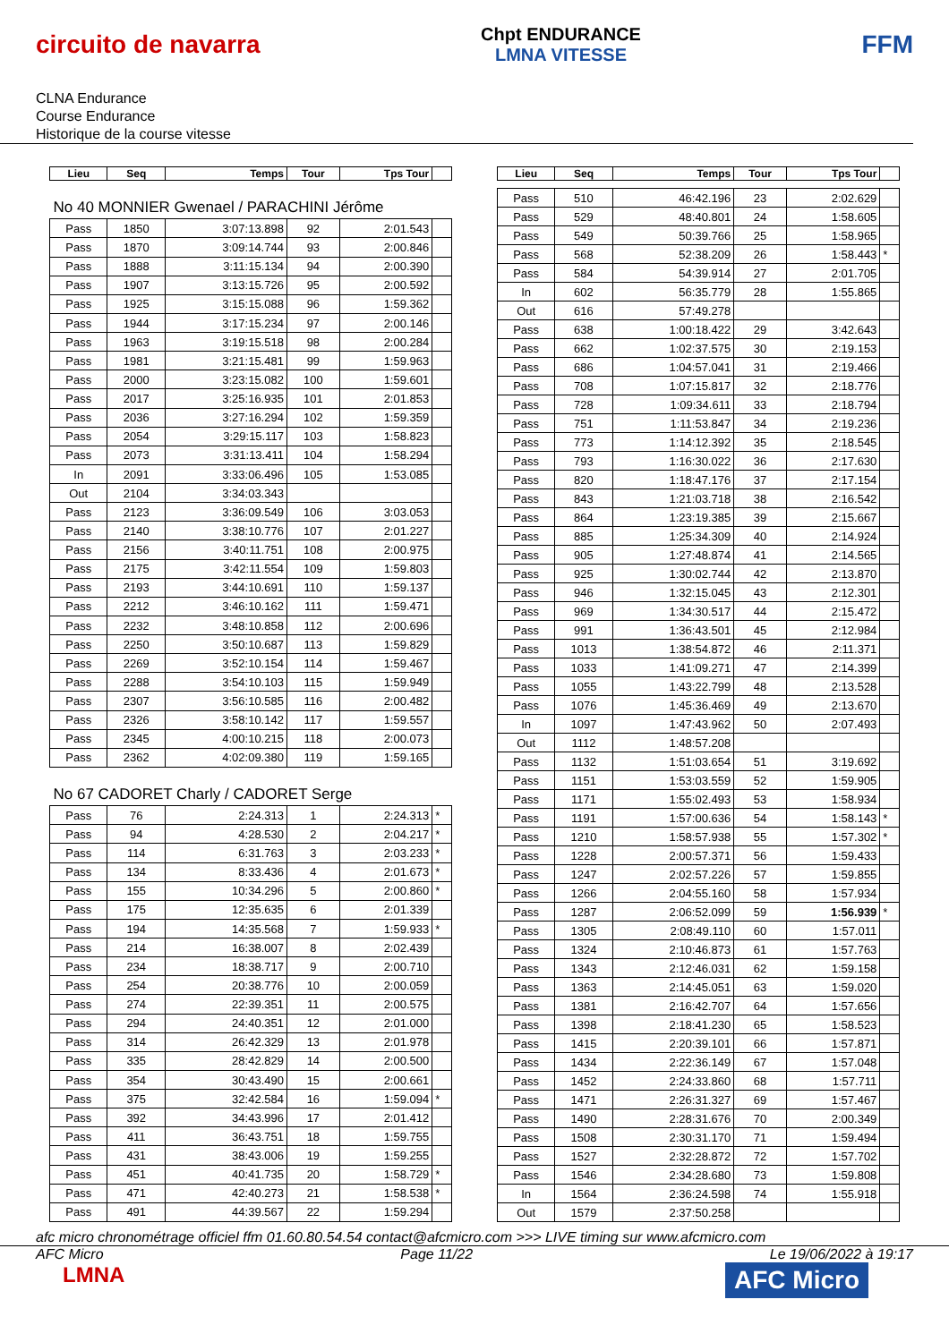circuito de navarra
Chpt ENDURANCE
LMNA VITESSE
FFM
CLNA Endurance
Course Endurance
Historique de la course vitesse
| Lieu | Seq | Temps | Tour | Tps Tour | |
| --- | --- | --- | --- | --- | --- |
| No 40 MONNIER Gwenael / PARACHINI Jérôme | | | | | |
| Pass | 1850 | 3:07:13.898 | 92 | 2:01.543 | |
| Pass | 1870 | 3:09:14.744 | 93 | 2:00.846 | |
| Pass | 1888 | 3:11:15.134 | 94 | 2:00.390 | |
| Pass | 1907 | 3:13:15.726 | 95 | 2:00.592 | |
| Pass | 1925 | 3:15:15.088 | 96 | 1:59.362 | |
| Pass | 1944 | 3:17:15.234 | 97 | 2:00.146 | |
| Pass | 1963 | 3:19:15.518 | 98 | 2:00.284 | |
| Pass | 1981 | 3:21:15.481 | 99 | 1:59.963 | |
| Pass | 2000 | 3:23:15.082 | 100 | 1:59.601 | |
| Pass | 2017 | 3:25:16.935 | 101 | 2:01.853 | |
| Pass | 2036 | 3:27:16.294 | 102 | 1:59.359 | |
| Pass | 2054 | 3:29:15.117 | 103 | 1:58.823 | |
| Pass | 2073 | 3:31:13.411 | 104 | 1:58.294 | |
| In | 2091 | 3:33:06.496 | 105 | 1:53.085 | |
| Out | 2104 | 3:34:03.343 | | | |
| Pass | 2123 | 3:36:09.549 | 106 | 3:03.053 | |
| Pass | 2140 | 3:38:10.776 | 107 | 2:01.227 | |
| Pass | 2156 | 3:40:11.751 | 108 | 2:00.975 | |
| Pass | 2175 | 3:42:11.554 | 109 | 1:59.803 | |
| Pass | 2193 | 3:44:10.691 | 110 | 1:59.137 | |
| Pass | 2212 | 3:46:10.162 | 111 | 1:59.471 | |
| Pass | 2232 | 3:48:10.858 | 112 | 2:00.696 | |
| Pass | 2250 | 3:50:10.687 | 113 | 1:59.829 | |
| Pass | 2269 | 3:52:10.154 | 114 | 1:59.467 | |
| Pass | 2288 | 3:54:10.103 | 115 | 1:59.949 | |
| Pass | 2307 | 3:56:10.585 | 116 | 2:00.482 | |
| Pass | 2326 | 3:58:10.142 | 117 | 1:59.557 | |
| Pass | 2345 | 4:00:10.215 | 118 | 2:00.073 | |
| Pass | 2362 | 4:02:09.380 | 119 | 1:59.165 | |
| No 67 CADORET Charly / CADORET Serge | | | | | |
| Pass | 76 | 2:24.313 | 1 | 2:24.313 | * |
| Pass | 94 | 4:28.530 | 2 | 2:04.217 | * |
| Pass | 114 | 6:31.763 | 3 | 2:03.233 | * |
| Pass | 134 | 8:33.436 | 4 | 2:01.673 | * |
| Pass | 155 | 10:34.296 | 5 | 2:00.860 | * |
| Pass | 175 | 12:35.635 | 6 | 2:01.339 | |
| Pass | 194 | 14:35.568 | 7 | 1:59.933 | * |
| Pass | 214 | 16:38.007 | 8 | 2:02.439 | |
| Pass | 234 | 18:38.717 | 9 | 2:00.710 | |
| Pass | 254 | 20:38.776 | 10 | 2:00.059 | |
| Pass | 274 | 22:39.351 | 11 | 2:00.575 | |
| Pass | 294 | 24:40.351 | 12 | 2:01.000 | |
| Pass | 314 | 26:42.329 | 13 | 2:01.978 | |
| Pass | 335 | 28:42.829 | 14 | 2:00.500 | |
| Pass | 354 | 30:43.490 | 15 | 2:00.661 | |
| Pass | 375 | 32:42.584 | 16 | 1:59.094 | * |
| Pass | 392 | 34:43.996 | 17 | 2:01.412 | |
| Pass | 411 | 36:43.751 | 18 | 1:59.755 | |
| Pass | 431 | 38:43.006 | 19 | 1:59.255 | |
| Pass | 451 | 40:41.735 | 20 | 1:58.729 | * |
| Pass | 471 | 42:40.273 | 21 | 1:58.538 | * |
| Pass | 491 | 44:39.567 | 22 | 1:59.294 | |
| Lieu | Seq | Temps | Tour | Tps Tour | |
| --- | --- | --- | --- | --- | --- |
| Pass | 510 | 46:42.196 | 23 | 2:02.629 | |
| Pass | 529 | 48:40.801 | 24 | 1:58.605 | |
| Pass | 549 | 50:39.766 | 25 | 1:58.965 | |
| Pass | 568 | 52:38.209 | 26 | 1:58.443 | * |
| Pass | 584 | 54:39.914 | 27 | 2:01.705 | |
| In | 602 | 56:35.779 | 28 | 1:55.865 | |
| Out | 616 | 57:49.278 | | | |
| Pass | 638 | 1:00:18.422 | 29 | 3:42.643 | |
| Pass | 662 | 1:02:37.575 | 30 | 2:19.153 | |
| Pass | 686 | 1:04:57.041 | 31 | 2:19.466 | |
| Pass | 708 | 1:07:15.817 | 32 | 2:18.776 | |
| Pass | 728 | 1:09:34.611 | 33 | 2:18.794 | |
| Pass | 751 | 1:11:53.847 | 34 | 2:19.236 | |
| Pass | 773 | 1:14:12.392 | 35 | 2:18.545 | |
| Pass | 793 | 1:16:30.022 | 36 | 2:17.630 | |
| Pass | 820 | 1:18:47.176 | 37 | 2:17.154 | |
| Pass | 843 | 1:21:03.718 | 38 | 2:16.542 | |
| Pass | 864 | 1:23:19.385 | 39 | 2:15.667 | |
| Pass | 885 | 1:25:34.309 | 40 | 2:14.924 | |
| Pass | 905 | 1:27:48.874 | 41 | 2:14.565 | |
| Pass | 925 | 1:30:02.744 | 42 | 2:13.870 | |
| Pass | 946 | 1:32:15.045 | 43 | 2:12.301 | |
| Pass | 969 | 1:34:30.517 | 44 | 2:15.472 | |
| Pass | 991 | 1:36:43.501 | 45 | 2:12.984 | |
| Pass | 1013 | 1:38:54.872 | 46 | 2:11.371 | |
| Pass | 1033 | 1:41:09.271 | 47 | 2:14.399 | |
| Pass | 1055 | 1:43:22.799 | 48 | 2:13.528 | |
| Pass | 1076 | 1:45:36.469 | 49 | 2:13.670 | |
| In | 1097 | 1:47:43.962 | 50 | 2:07.493 | |
| Out | 1112 | 1:48:57.208 | | | |
| Pass | 1132 | 1:51:03.654 | 51 | 3:19.692 | |
| Pass | 1151 | 1:53:03.559 | 52 | 1:59.905 | |
| Pass | 1171 | 1:55:02.493 | 53 | 1:58.934 | |
| Pass | 1191 | 1:57:00.636 | 54 | 1:58.143 | * |
| Pass | 1210 | 1:58:57.938 | 55 | 1:57.302 | * |
| Pass | 1228 | 2:00:57.371 | 56 | 1:59.433 | |
| Pass | 1247 | 2:02:57.226 | 57 | 1:59.855 | |
| Pass | 1266 | 2:04:55.160 | 58 | 1:57.934 | |
| Pass | 1287 | 2:06:52.099 | 59 | 1:56.939 | * |
| Pass | 1305 | 2:08:49.110 | 60 | 1:57.011 | |
| Pass | 1324 | 2:10:46.873 | 61 | 1:57.763 | |
| Pass | 1343 | 2:12:46.031 | 62 | 1:59.158 | |
| Pass | 1363 | 2:14:45.051 | 63 | 1:59.020 | |
| Pass | 1381 | 2:16:42.707 | 64 | 1:57.656 | |
| Pass | 1398 | 2:18:41.230 | 65 | 1:58.523 | |
| Pass | 1415 | 2:20:39.101 | 66 | 1:57.871 | |
| Pass | 1434 | 2:22:36.149 | 67 | 1:57.048 | |
| Pass | 1452 | 2:24:33.860 | 68 | 1:57.711 | |
| Pass | 1471 | 2:26:31.327 | 69 | 1:57.467 | |
| Pass | 1490 | 2:28:31.676 | 70 | 2:00.349 | |
| Pass | 1508 | 2:30:31.170 | 71 | 1:59.494 | |
| Pass | 1527 | 2:32:28.872 | 72 | 1:57.702 | |
| Pass | 1546 | 2:34:28.680 | 73 | 1:59.808 | |
| In | 1564 | 2:36:24.598 | 74 | 1:55.918 | |
| Out | 1579 | 2:37:50.258 | | | |
afc micro chronométrage officiel ffm 01.60.80.54.54 contact@afcmicro.com >>> LIVE timing sur www.afcmicro.com
AFC Micro Page 11/22 Le 19/06/2022 à 19:17
LMNA
AFC Micro